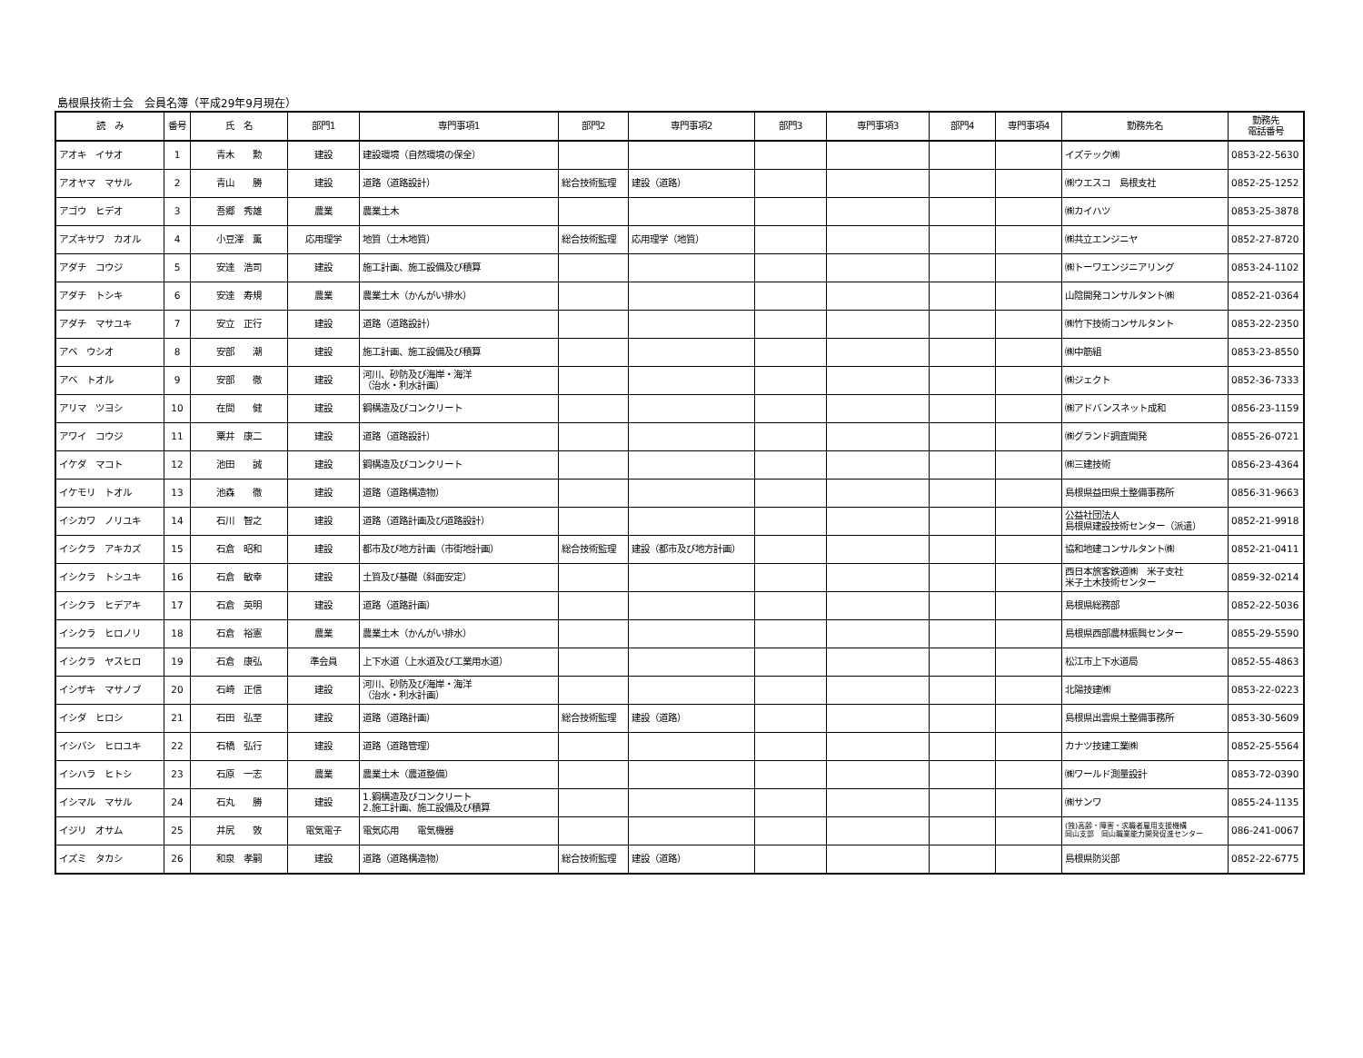島根県技術士会　会員名簿（平成29年9月現在）
| 読 み | 番号 | 氏 名 | 部門1 | 専門事項1 | 部門2 | 専門事項2 | 部門3 | 専門事項3 | 部門4 | 専門事項4 | 勤務先名 | 勤務先 電話番号 |
| --- | --- | --- | --- | --- | --- | --- | --- | --- | --- | --- | --- | --- |
| アオキ イサオ | 1 | 青木 勲 | 建設 | 建設環境（自然環境の保全） | | | | | | | イズテック㈱ | 0853-22-5630 |
| アオヤマ マサル | 2 | 青山 勝 | 建設 | 道路（道路設計） | 総合技術監理 | 建設（道路） | | | | | ㈱ウエスコ 島根支社 | 0852-25-1252 |
| アゴウ ヒデオ | 3 | 吾郷 秀雄 | 農業 | 農業土木 | | | | | | | ㈱カイハツ | 0853-25-3878 |
| アズキサワ カオル | 4 | 小豆澤 薫 | 応用理学 | 地質（土木地質） | 総合技術監理 | 応用理学（地質） | | | | | ㈱共立エンジニヤ | 0852-27-8720 |
| アダチ コウジ | 5 | 安達 浩司 | 建設 | 施工計画、施工設備及び積算 | | | | | | | ㈱トーワエンジニアリング | 0853-24-1102 |
| アダチ トシキ | 6 | 安達 寿規 | 農業 | 農業土木（かんがい排水） | | | | | | | 山陰開発コンサルタント㈱ | 0852-21-0364 |
| アダチ マサユキ | 7 | 安立 正行 | 建設 | 道路（道路設計） | | | | | | | ㈱竹下技術コンサルタント | 0853-22-2350 |
| アベ ウシオ | 8 | 安部 潮 | 建設 | 施工計画、施工設備及び積算 | | | | | | | ㈱中筋組 | 0853-23-8550 |
| アベ トオル | 9 | 安部 徹 | 建設 | 河川、砂防及び海岸・海洋 （治水・利水計画） | | | | | | | ㈱ジェクト | 0852-36-7333 |
| アリマ ツヨシ | 10 | 在間 健 | 建設 | 鋼構造及びコンクリート | | | | | | | ㈱アドバンスネット成和 | 0856-23-1159 |
| アワイ コウジ | 11 | 粟井 康二 | 建設 | 道路（道路設計） | | | | | | | ㈱グランド調査開発 | 0855-26-0721 |
| イケダ マコト | 12 | 池田 誠 | 建設 | 鋼構造及びコンクリート | | | | | | | ㈱三建技術 | 0856-23-4364 |
| イケモリ トオル | 13 | 池森 徹 | 建設 | 道路（道路構造物） | | | | | | | 島根県益田県土整備事務所 | 0856-31-9663 |
| イシカワ ノリユキ | 14 | 石川 智之 | 建設 | 道路（道路計画及び道路設計） | | | | | | | 公益社団法人 島根県建設技術センター（派遣） | 0852-21-9918 |
| イシクラ アキカズ | 15 | 石倉 昭和 | 建設 | 都市及び地方計画（市街地計画） | 総合技術監理 | 建設（都市及び地方計画） | | | | | 協和地建コンサルタント㈱ | 0852-21-0411 |
| イシクラ トシユキ | 16 | 石倉 敏幸 | 建設 | 土質及び基礎（斜面安定） | | | | | | | 西日本旅客鉄道㈱ 米子支社 米子土木技術センター | 0859-32-0214 |
| イシクラ ヒデアキ | 17 | 石倉 英明 | 建設 | 道路（道路計画） | | | | | | | 島根県総務部 | 0852-22-5036 |
| イシクラ ヒロノリ | 18 | 石倉 裕憲 | 農業 | 農業土木（かんがい排水） | | | | | | | 島根県西部農林振興センター | 0855-29-5590 |
| イシクラ ヤスヒロ | 19 | 石倉 康弘 | 準会員 | 上下水道（上水道及び工業用水道） | | | | | | | 松江市上下水道局 | 0852-55-4863 |
| イシザキ マサノブ | 20 | 石崎 正信 | 建設 | 河川、砂防及び海岸・海洋 （治水・利水計画） | | | | | | | 北陽技建㈱ | 0853-22-0223 |
| イシダ ヒロシ | 21 | 石田 弘至 | 建設 | 道路（道路計画） | 総合技術監理 | 建設（道路） | | | | | 島根県出雲県土整備事務所 | 0853-30-5609 |
| イシバシ ヒロユキ | 22 | 石橋 弘行 | 建設 | 道路（道路管理） | | | | | | | カナツ技建工業㈱ | 0852-25-5564 |
| イシハラ ヒトシ | 23 | 石原 一志 | 農業 | 農業土木（農道整備） | | | | | | | ㈱ワールド測量設計 | 0853-72-0390 |
| イシマル マサル | 24 | 石丸 勝 | 建設 | 1.鋼構造及びコンクリート 2.施工計画、施工設備及び積算 | | | | | | | ㈱サンワ | 0855-24-1135 |
| イジリ オサム | 25 | 井尻 敦 | 電気電子 | 電気応用 電気機器 | | | | | | | (独)高齢・障害・求職者雇用支援機構 岡山支部 岡山職業能力開発促進センター | 086-241-0067 |
| イズミ タカシ | 26 | 和泉 孝嗣 | 建設 | 道路（道路構造物） | 総合技術監理 | 建設（道路） | | | | | 島根県防災部 | 0852-22-6775 |